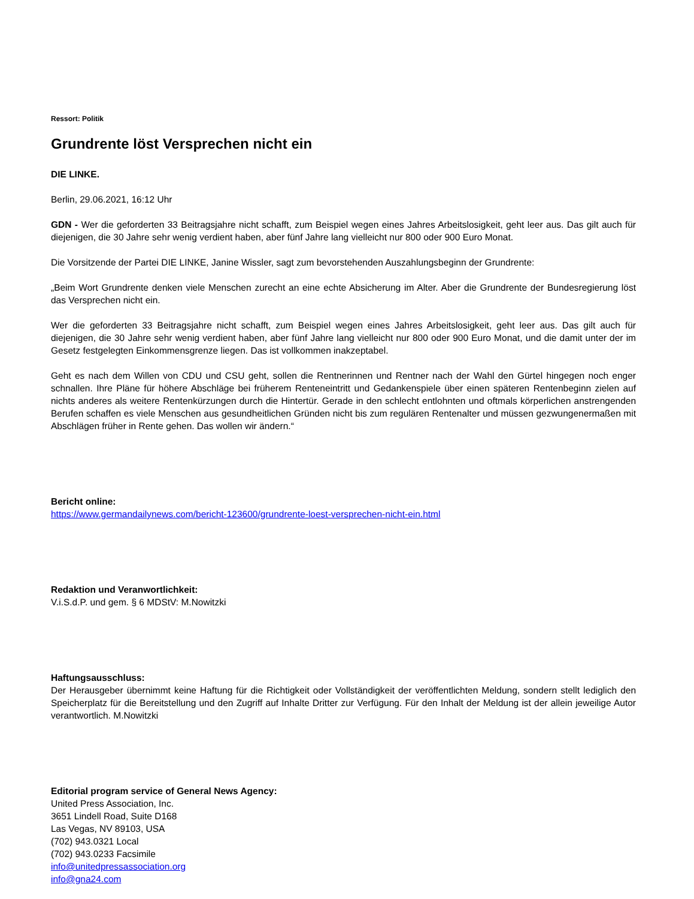Ressort: Politik
Grundrente löst Versprechen nicht ein
DIE LINKE.
Berlin, 29.06.2021, 16:12 Uhr
GDN - Wer die geforderten 33 Beitragsjahre nicht schafft, zum Beispiel wegen eines Jahres Arbeitslosigkeit, geht leer aus. Das gilt auch für diejenigen, die 30 Jahre sehr wenig verdient haben, aber fünf Jahre lang vielleicht nur 800 oder 900 Euro Monat.
Die Vorsitzende der Partei DIE LINKE, Janine Wissler, sagt zum bevorstehenden Auszahlungsbeginn der Grundrente:
„Beim Wort Grundrente denken viele Menschen zurecht an eine echte Absicherung im Alter. Aber die Grundrente der Bundesregierung löst das Versprechen nicht ein.
Wer die geforderten 33 Beitragsjahre nicht schafft, zum Beispiel wegen eines Jahres Arbeitslosigkeit, geht leer aus. Das gilt auch für diejenigen, die 30 Jahre sehr wenig verdient haben, aber fünf Jahre lang vielleicht nur 800 oder 900 Euro Monat, und die damit unter der im Gesetz festgelegten Einkommensgrenze liegen. Das ist vollkommen inakzeptabel.
Geht es nach dem Willen von CDU und CSU geht, sollen die Rentnerinnen und Rentner nach der Wahl den Gürtel hingegen noch enger schnallen. Ihre Pläne für höhere Abschläge bei früherem Renteneintritt und Gedankenspiele über einen späteren Rentenbeginn zielen auf nichts anderes als weitere Rentenkürzungen durch die Hintertür. Gerade in den schlecht entlohnten und oftmals körperlichen anstrengenden Berufen schaffen es viele Menschen aus gesundheitlichen Gründen nicht bis zum regulären Rentenalter und müssen gezwungenermaßen mit Abschlägen früher in Rente gehen. Das wollen wir ändern.“
Bericht online:
https://www.germandailynews.com/bericht-123600/grundrente-loest-versprechen-nicht-ein.html
Redaktion und Veranwortlichkeit:
V.i.S.d.P. und gem. § 6 MDStV: M.Nowitzki
Haftungsausschluss:
Der Herausgeber übernimmt keine Haftung für die Richtigkeit oder Vollständigkeit der veröffentlichten Meldung, sondern stellt lediglich den Speicherplatz für die Bereitstellung und den Zugriff auf Inhalte Dritter zur Verfügung. Für den Inhalt der Meldung ist der allein jeweilige Autor verantwortlich. M.Nowitzki
Editorial program service of General News Agency:
United Press Association, Inc.
3651 Lindell Road, Suite D168
Las Vegas, NV 89103, USA
(702) 943.0321 Local
(702) 943.0233 Facsimile
info@unitedpressassociation.org
info@gna24.com